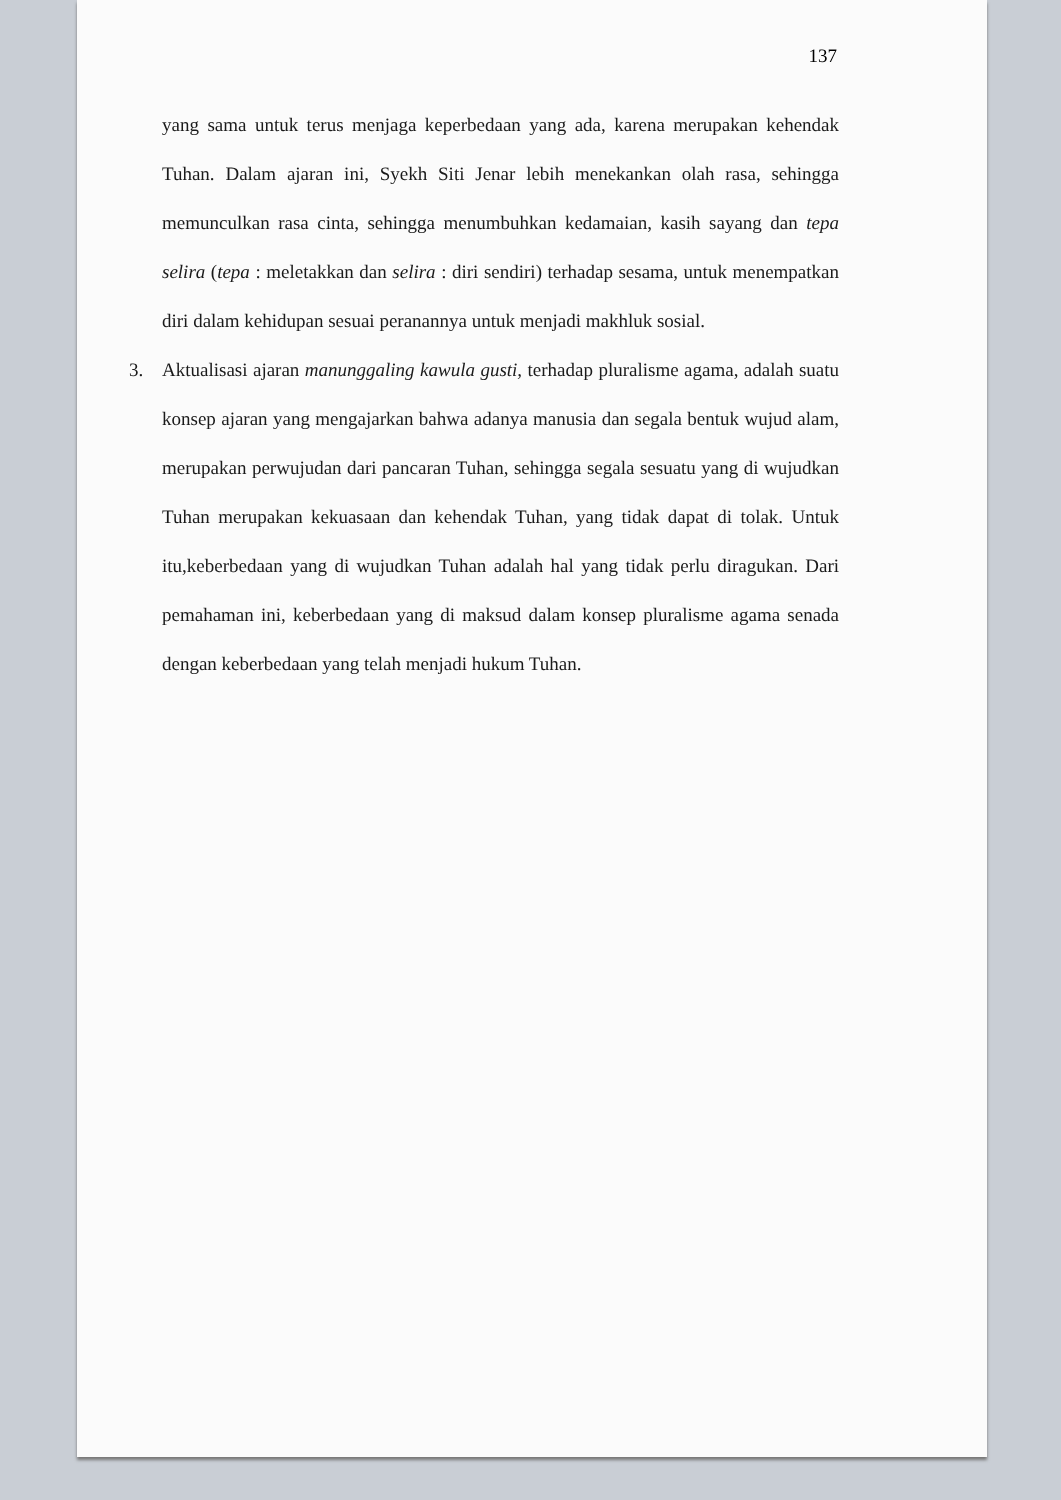137
yang sama untuk terus menjaga keperbedaan yang ada, karena merupakan kehendak Tuhan. Dalam ajaran ini, Syekh Siti Jenar lebih menekankan olah rasa, sehingga memunculkan rasa cinta, sehingga menumbuhkan kedamaian, kasih sayang dan tepa selira (tepa : meletakkan dan selira : diri sendiri) terhadap sesama, untuk menempatkan diri dalam kehidupan sesuai peranannya untuk menjadi makhluk sosial.
3. Aktualisasi ajaran manunggaling kawula gusti, terhadap pluralisme agama, adalah suatu konsep ajaran yang mengajarkan bahwa adanya manusia dan segala bentuk wujud alam, merupakan perwujudan dari pancaran Tuhan, sehingga segala sesuatu yang di wujudkan Tuhan merupakan kekuasaan dan kehendak Tuhan, yang tidak dapat di tolak. Untuk itu,keberbedaan yang di wujudkan Tuhan adalah hal yang tidak perlu diragukan. Dari pemahaman ini, keberbedaan yang di maksud dalam konsep pluralisme agama senada dengan keberbedaan yang telah menjadi hukum Tuhan.